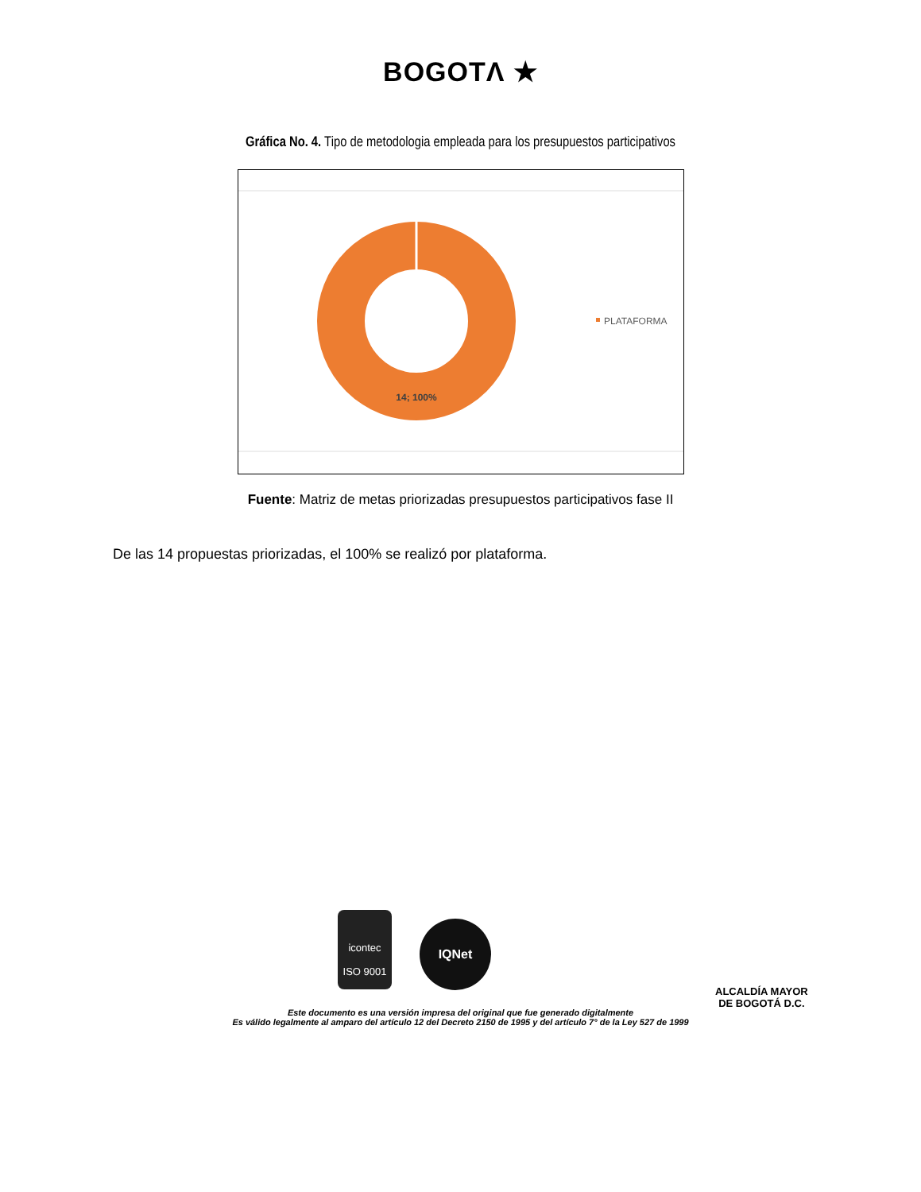BOGOTΛ ★
Gráfica No. 4. Tipo de metodologia empleada para los presupuestos participativos
14; 100%
PLATAFORMA
Fuente: Matriz de metas priorizadas presupuestos participativos fase II
De las 14 propuestas priorizadas, el 100% se realizó por plataforma.
icontec
ISO 9001
IQNet
ALCALDÍA MAYOR
DE BOGOTÁ D.C.
Este documento es una versión impresa del original que fue generado digitalmente
Es válido legalmente al amparo del artículo 12 del Decreto 2150 de 1995 y del artículo 7° de la Ley 527 de 1999